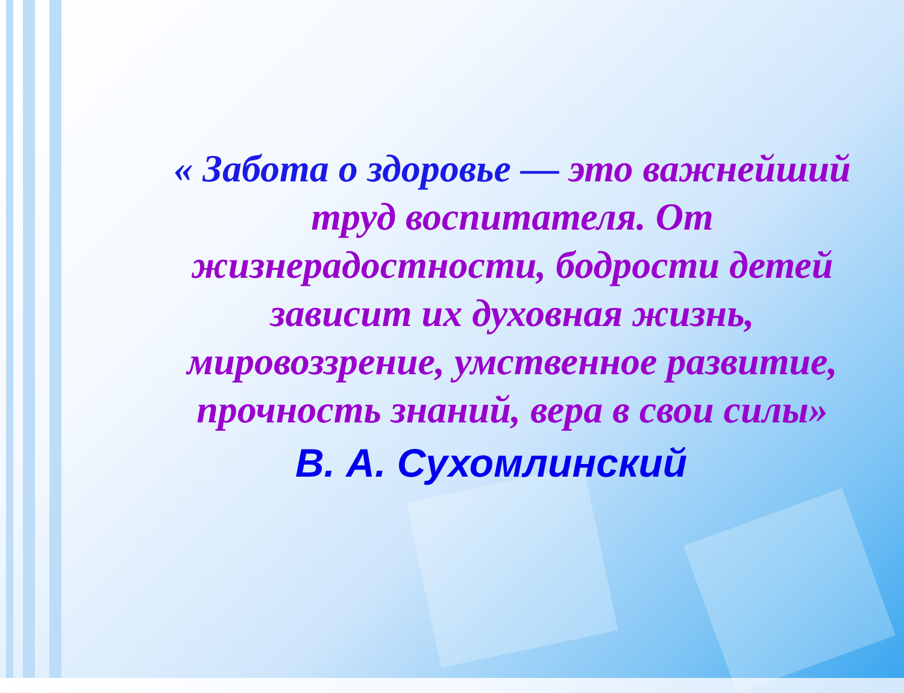« Забота о здоровье — это важнейший труд воспитателя. От жизнерадостности, бодрости детей зависит их духовная жизнь, мировоззрение, умственное развитие, прочность знаний, вера в свои силы»
В. А. Сухомлинский